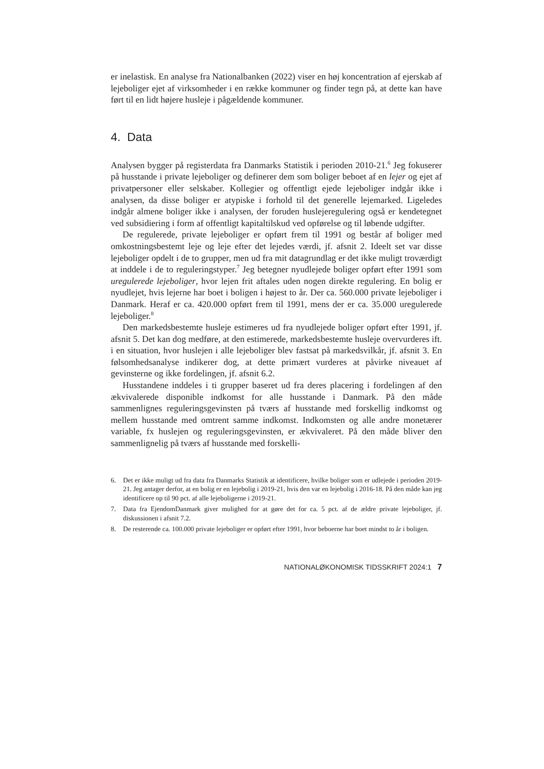er inelastisk. En analyse fra Nationalbanken (2022) viser en høj koncentration af ejerskab af lejeboliger ejet af virksomheder i en række kommuner og finder tegn på, at dette kan have ført til en lidt højere husleje i pågældende kommuner.
4. Data
Analysen bygger på registerdata fra Danmarks Statistik i perioden 2010-21.<sup>6</sup> Jeg fokuserer på husstande i private lejeboliger og definerer dem som boliger beboet af en lejer og ejet af privatpersoner eller selskaber. Kollegier og offentligt ejede lejeboliger indgår ikke i analysen, da disse boliger er atypiske i forhold til det generelle lejemarked. Ligeledes indgår almene boliger ikke i analysen, der foruden huslejeregulering også er kendetegnet ved subsidiering i form af offentligt kapitaltilskud ved opførelse og til løbende udgifter.
De regulerede, private lejeboliger er opført frem til 1991 og består af boliger med omkostningsbestemt leje og leje efter det lejedes værdi, jf. afsnit 2. Ideelt set var disse lejeboliger opdelt i de to grupper, men ud fra mit datagrundlag er det ikke muligt troværdigt at inddele i de to reguleringstyper.<sup>7</sup> Jeg betegner nyudlejede boliger opført efter 1991 som uregulerede lejeboliger, hvor lejen frit aftales uden nogen direkte regulering. En bolig er nyudlejet, hvis lejerne har boet i boligen i højest to år. Der ca. 560.000 private lejeboliger i Danmark. Heraf er ca. 420.000 opført frem til 1991, mens der er ca. 35.000 uregulerede lejeboliger.<sup>8</sup>
Den markedsbestemte husleje estimeres ud fra nyudlejede boliger opført efter 1991, jf. afsnit 5. Det kan dog medføre, at den estimerede, markedsbestemte husleje overvurderes ift. i en situation, hvor huslejen i alle lejeboliger blev fastsat på markedsvilkår, jf. afsnit 3. En følsomhedsanalyse indikerer dog, at dette primært vurderes at påvirke niveauet af gevinsterne og ikke fordelingen, jf. afsnit 6.2.
Husstandene inddeles i ti grupper baseret ud fra deres placering i fordelingen af den ækvivalerede disponible indkomst for alle husstande i Danmark. På den måde sammenlignes reguleringsgevinsten på tværs af husstande med forskellig indkomst og mellem husstande med omtrent samme indkomst. Indkomsten og alle andre monetærer variable, fx huslejen og reguleringsgevinsten, er ækvivaleret. På den måde bliver den sammenlignelig på tværs af husstande med forskelli-
6. Det er ikke muligt ud fra data fra Danmarks Statistik at identificere, hvilke boliger som er udlejede i perioden 2019-21. Jeg antager derfor, at en bolig er en lejebolig i 2019-21, hvis den var en lejebolig i 2016-18. På den måde kan jeg identificere op til 90 pct. af alle lejeboligerne i 2019-21.
7. Data fra EjendomDanmark giver mulighed for at gøre det for ca. 5 pct. af de ældre private lejeboliger, jf. diskussionen i afsnit 7.2.
8. De resterende ca. 100.000 private lejeboliger er opført efter 1991, hvor beboerne har boet mindst to år i boligen.
NATIONALØKONOMISK TIDSSKRIFT 2024:1 7